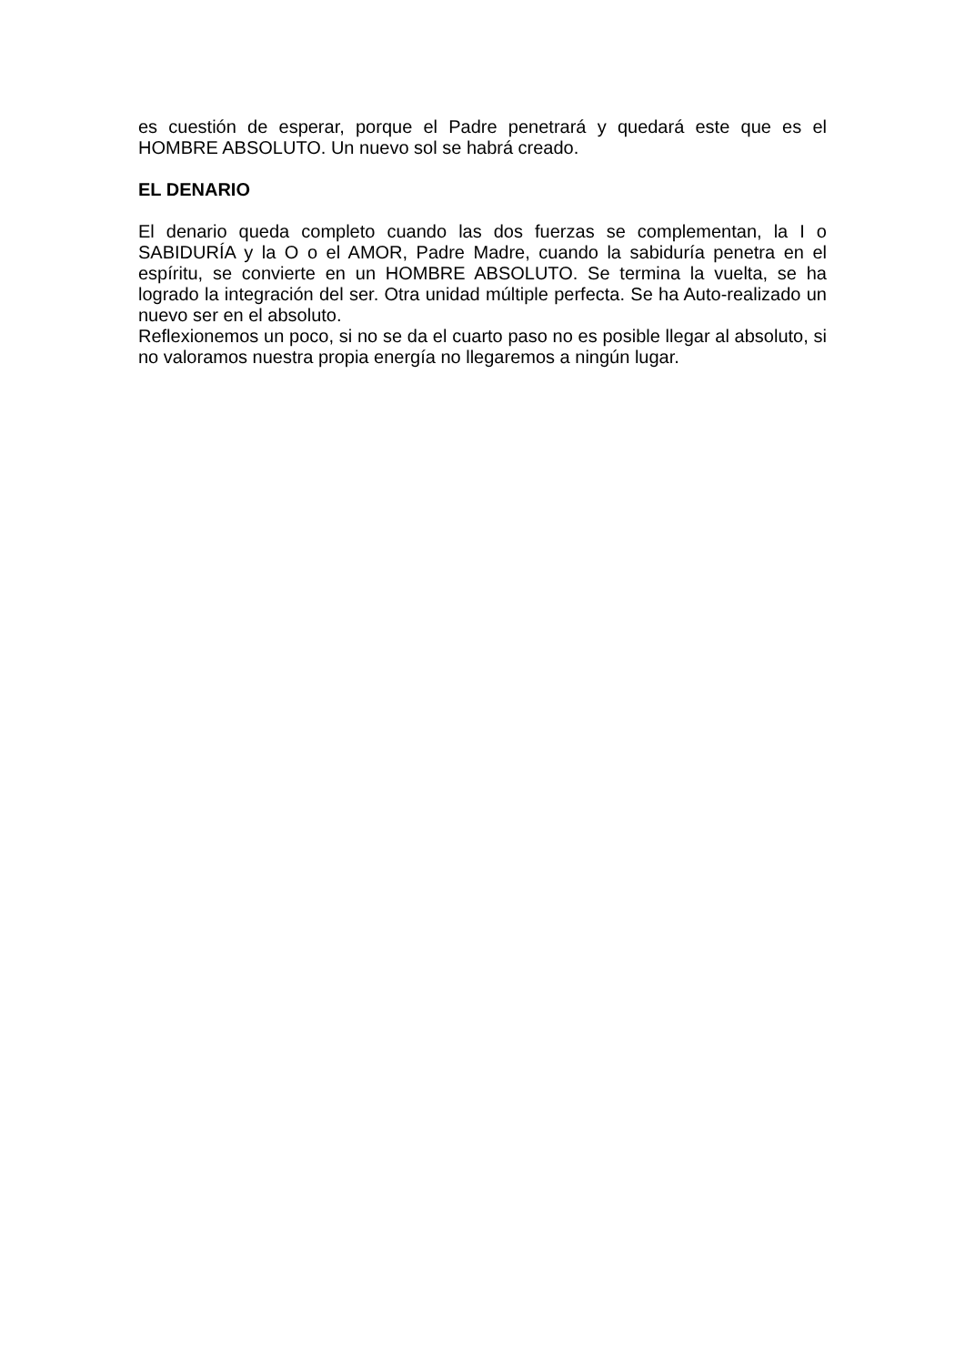es cuestión de esperar, porque el Padre penetrará y quedará este que es el HOMBRE ABSOLUTO. Un nuevo sol se habrá creado.
EL DENARIO
El denario queda completo cuando las dos fuerzas se complementan, la I o SABIDURÍA y la O o el AMOR, Padre Madre, cuando la sabiduría penetra en el espíritu, se convierte en un HOMBRE ABSOLUTO. Se termina la vuelta, se ha logrado la integración del ser. Otra unidad múltiple perfecta. Se ha Auto-realizado un nuevo ser en el absoluto.
Reflexionemos un poco, si no se da el cuarto paso no es posible llegar al absoluto, si no valoramos nuestra propia energía no llegaremos a ningún lugar.